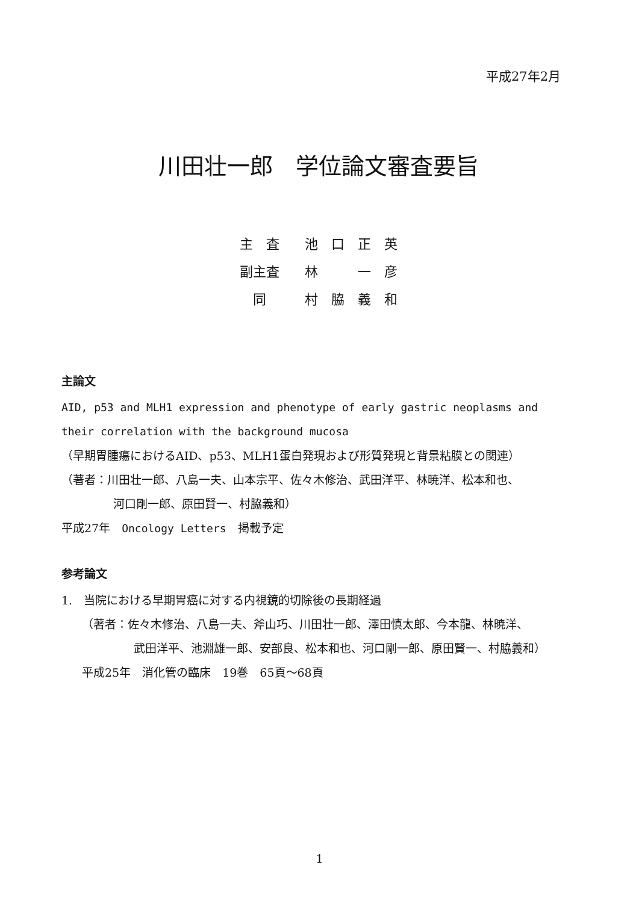平成27年2月
川田壮一郎　学位論文審査要旨
| 主 査 | 池 口 正 英 |
| 副主査 | 林 一 彦 |
| 同 | 村 脇 義 和 |
主論文
AID, p53 and MLH1 expression and phenotype of early gastric neoplasms and their correlation with the background mucosa
（早期胃腫瘍におけるAID、p53、MLH1蛋白発現および形質発現と背景粘膜との関連）
（著者：川田壮一郎、八島一夫、山本宗平、佐々木修治、武田洋平、林暁洋、松本和也、
河口剛一郎、原田賢一、村脇義和）
平成27年　Oncology Letters　掲載予定
参考論文
1.　当院における早期胃癌に対する内視鏡的切除後の長期経過
（著者：佐々木修治、八島一夫、斧山巧、川田壮一郎、澤田慎太郎、今本龍、林暁洋、
武田洋平、池淵雄一郎、安部良、松本和也、河口剛一郎、原田賢一、村脇義和）
平成25年　消化管の臨床　19巻　65頁～68頁
1